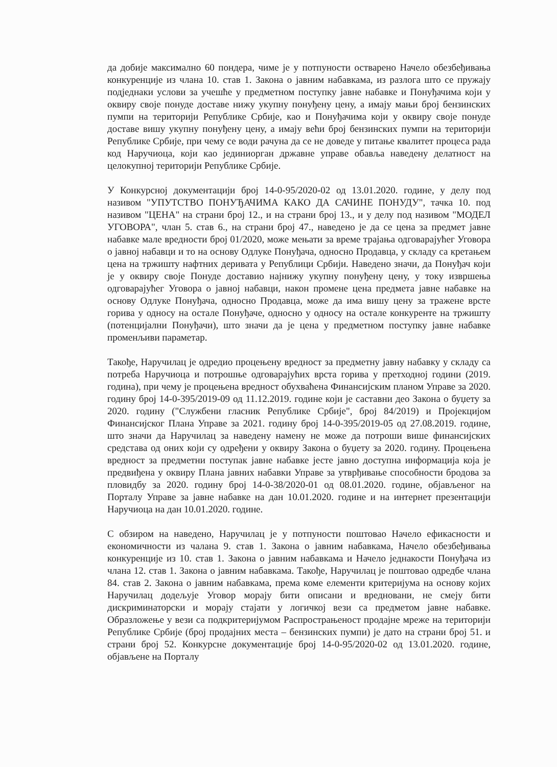да добије максимално 60 пондера, чиме је у потпуности остварено Начело обезбеђивања конкуренције из члана 10. став 1. Закона о јавним набавкама, из разлога што се пружају подједнаки услови за учешће у предметном поступку јавне набавке и Понуђачима који у оквиру своје понуде доставе нижу укупну понуђену цену, а имају мањи број бензинских пумпи на територији Републике Србије, као и Понуђачима који у оквиру своје понуде доставе вишу укупну понуђену цену, а имају већи број бензинских пумпи на територији Републике Србије, при чему се води рачуна да се не доведе у питање квалитет процеса рада код Наручиоца, који као јединиорган државне управе обавља наведену делатност на целокупној територији Републике Србије.
У Конкурсној документацији број 14-0-95/2020-02 од 13.01.2020. године, у делу под називом "УПУТСТВО ПОНУЂАЧИМА КАКО ДА САЧИНЕ ПОНУДУ", тачка 10. под називом "ЦЕНА" на страни број 12., и на страни број 13., и у делу под називом "МОДЕЛ УГОВОРА", члан 5. став 6., на страни број 47., наведено је да се цена за предмет јавне набавке мале вредности број 01/2020, може мењати за време трајања одговарајућег Уговора о јавној набавци и то на основу Одлуке Понуђача, односно Продавца, у складу са кретањем цена на тржишту нафтних деривата у Републици Србији. Наведено значи, да Понуђач који је у оквиру своје Понуде доставио најнижу укупну понуђену цену, у току извршења одговарајућег Уговора о јавној набавци, након промене цена предмета јавне набавке на основу Одлуке Понуђача, односно Продавца, може да има вишу цену за тражене врсте горива у односу на остале Понуђаче, односно у односу на остале конкуренте на тржишту (потенцијални Понуђачи), што значи да је цена у предметном поступку јавне набавке променљиви параметар.
Такође, Наручилац је одредио процењену вредност за предметну јавну набавку у складу са потреба Наручиоца и потрошње одговарајућих врста горива у претходној години (2019. година), при чему је процењена вредност обухваћена Финансијским планом Управе за 2020. годину број 14-0-395/2019-09 од 11.12.2019. године који је саставни део Закона о буџету за 2020. годину ("Службени гласник Републике Србије", број 84/2019) и Пројекцијом Финансијског Плана Управе за 2021. годину број 14-0-395/2019-05 од 27.08.2019. године, што значи да Наручилац за наведену намену не може да потроши више финансијских средстава од оних који су одређени у оквиру Закона о буџету за 2020. годину. Процењена вредност за предметни поступак јавне набавке јесте јавно доступна информација која је предвиђена у оквиру Плана јавних набавки Управе за утврђивање способности бродова за пловидбу за 2020. годину број 14-0-38/2020-01 од 08.01.2020. године, објављеног на Порталу Управе за јавне набавке на дан 10.01.2020. године и на интернет презентацији Наручиоца на дан 10.01.2020. године.
С обзиром на наведено, Наручилац је у потпуности поштовао Начело ефикасности и економичности из чалана 9. став 1. Закона о јавним набавкама, Начело обезбеђивања конкуренције из 10. став 1. Закона о јавним набавкама и Начело једнакости Понуђача из члана 12. став 1. Закона о јавним набавкама. Такође, Наручилац је поштовао одредбе члана 84. став 2. Закона о јавним набавкама, према коме елементи критеријума на основу којих Наручилац додељује Уговор морају бити описани и вредновани, не смеју бити дискриминаторски и морају стајати у логичкој вези са предметом јавне набавке. Образложење у вези са подкритеријумом Распрострањеност продајне мреже на територији Републике Србије (број продајних места – бензинских пумпи) је дато на страни број 51. и страни број 52. Конкурсне документације број 14-0-95/2020-02 од 13.01.2020. године, објављене на Порталу